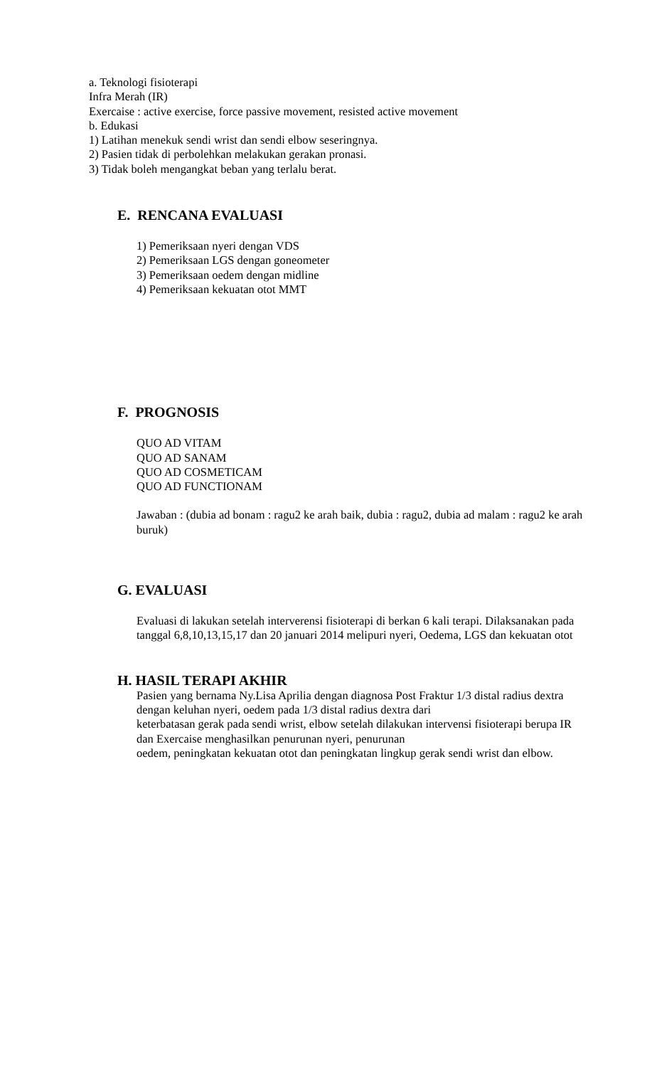a. Teknologi fisioterapi
Infra Merah (IR)
Exercaise : active exercise, force passive movement, resisted active movement
b. Edukasi
1) Latihan menekuk sendi wrist dan sendi elbow seseringnya.
2) Pasien tidak di perbolehkan melakukan gerakan pronasi.
3) Tidak boleh mengangkat beban yang terlalu berat.
E. RENCANA EVALUASI
1) Pemeriksaan nyeri dengan VDS
2) Pemeriksaan LGS dengan goneometer
3) Pemeriksaan oedem dengan midline
4) Pemeriksaan kekuatan otot MMT
F. PROGNOSIS
QUO AD VITAM
QUO AD SANAM
QUO AD COSMETICAM
QUO AD FUNCTIONAM
Jawaban : (dubia ad bonam : ragu2 ke arah baik, dubia : ragu2, dubia ad malam : ragu2 ke arah buruk)
G. EVALUASI
Evaluasi di lakukan setelah interverensi fisioterapi di berkan 6 kali terapi. Dilaksanakan pada tanggal 6,8,10,13,15,17 dan 20 januari 2014 melipuri nyeri, Oedema, LGS dan kekuatan otot
H. HASIL TERAPI AKHIR
Pasien yang bernama Ny.Lisa Aprilia dengan diagnosa Post Fraktur 1/3 distal radius dextra dengan keluhan nyeri, oedem pada 1/3 distal radius dextra dari
keterbatasan gerak pada sendi wrist, elbow setelah dilakukan intervensi fisioterapi berupa IR dan Exercaise menghasilkan penurunan nyeri, penurunan
oedem, peningkatan kekuatan otot dan peningkatan lingkup gerak sendi wrist dan elbow.